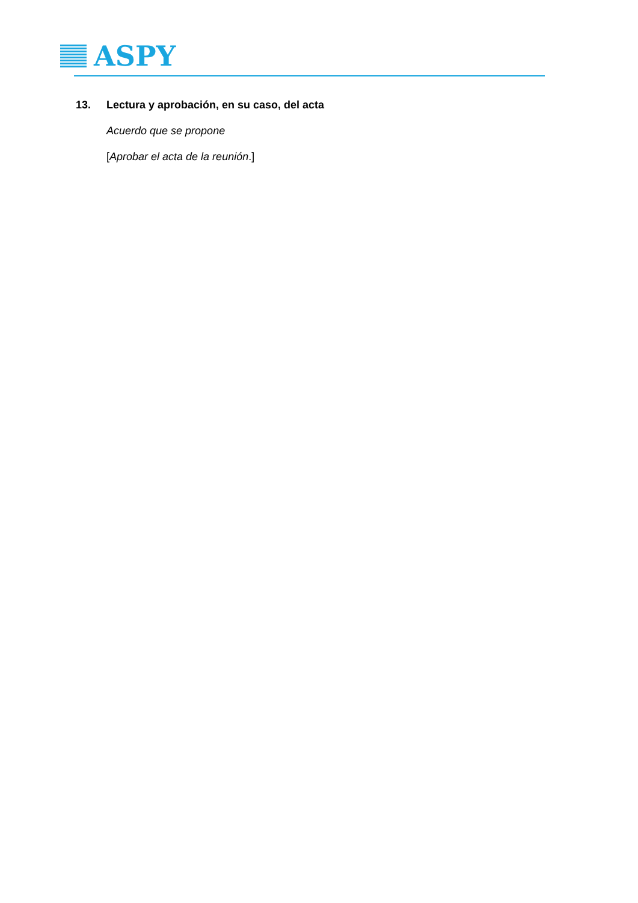ASPY
13. Lectura y aprobación, en su caso, del acta
Acuerdo que se propone
[Aprobar el acta de la reunión.]